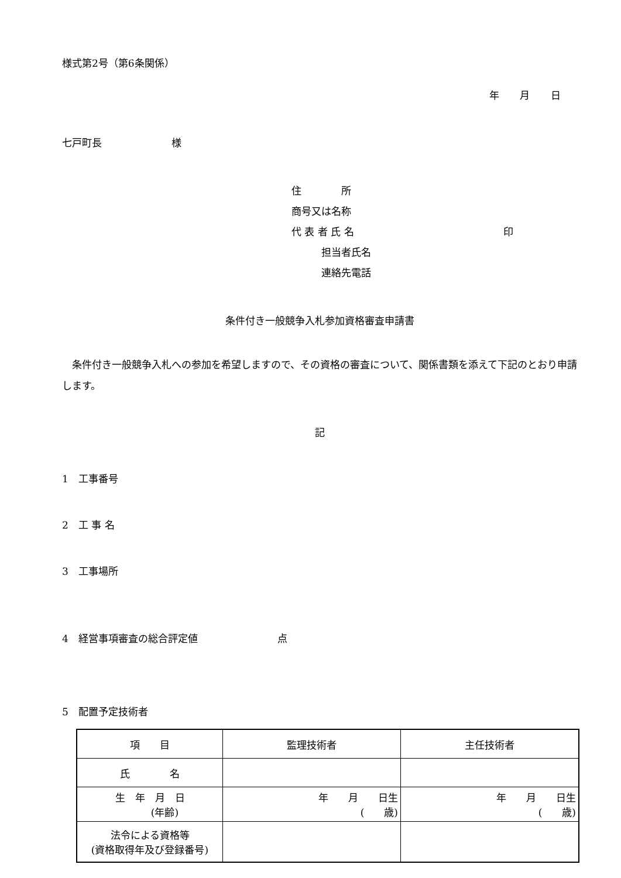様式第2号（第6条関係）
年 月 日
七戸町長　　　　　　　様
住　　　　所
商号又は名称
代 表 者 氏 名　　　　　　　　　　　　　　　印
　　　担当者氏名
　　　連絡先電話
条件付き一般競争入札参加資格審査申請書
条件付き一般競争入札への参加を希望しますので、その資格の審査について、関係書類を添えて下記のとおり申請します。
記
1　工事番号
2　工 事 名
3　工事場所
4　経営事項審査の総合評定値　　　　　　　　点
5　配置予定技術者
| 項 目 | 監理技術者 | 主任技術者 |
| 氏 名 | | |
| 生 年 月 日 (年齢) | 年 月 日生 ( 歳) | 年 月 日生 ( 歳) |
| 法令による資格等 (資格取得年及び登録番号) | | |